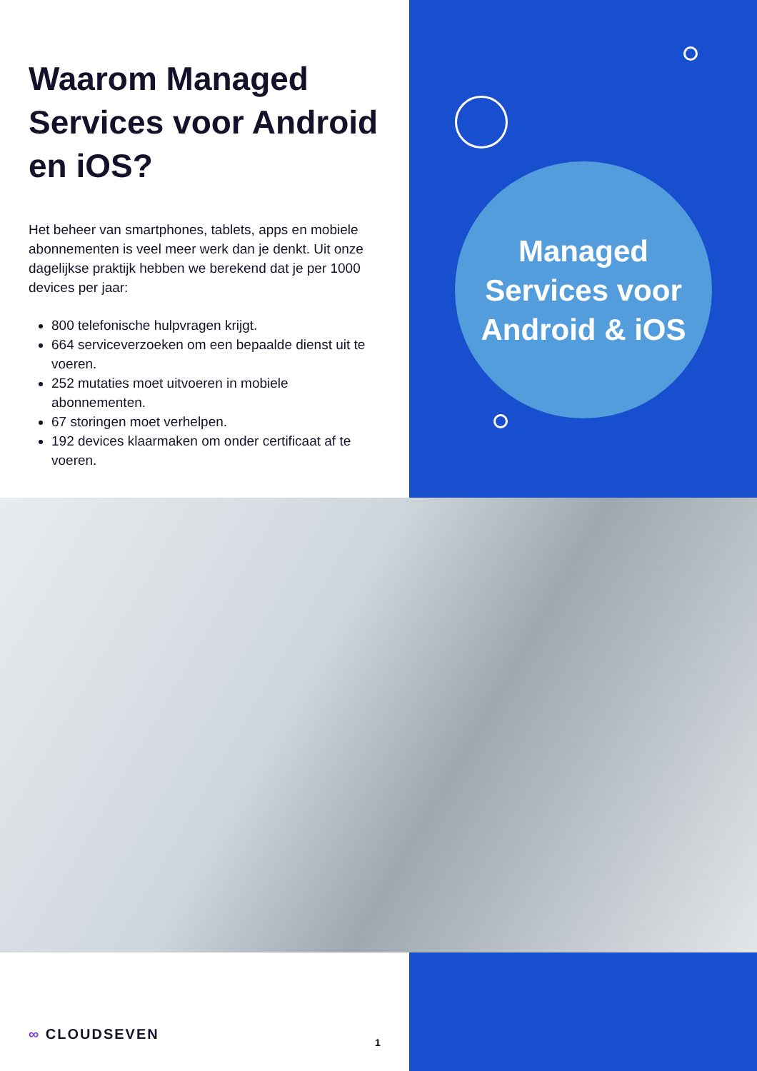Waarom Managed Services voor Android en iOS?
Het beheer van smartphones, tablets, apps en mobiele abonnementen is veel meer werk dan je denkt. Uit onze dagelijkse praktijk hebben we berekend dat je per 1000 devices per jaar:
800 telefonische hulpvragen krijgt.
664 serviceverzoeken om een bepaalde dienst uit te voeren.
252 mutaties moet uitvoeren in mobiele abonnementen.
67 storingen moet verhelpen.
192 devices klaarmaken om onder certificaat af te voeren.
Managed
Services voor
Android & iOS
∞ CLOUDSEVEN 1